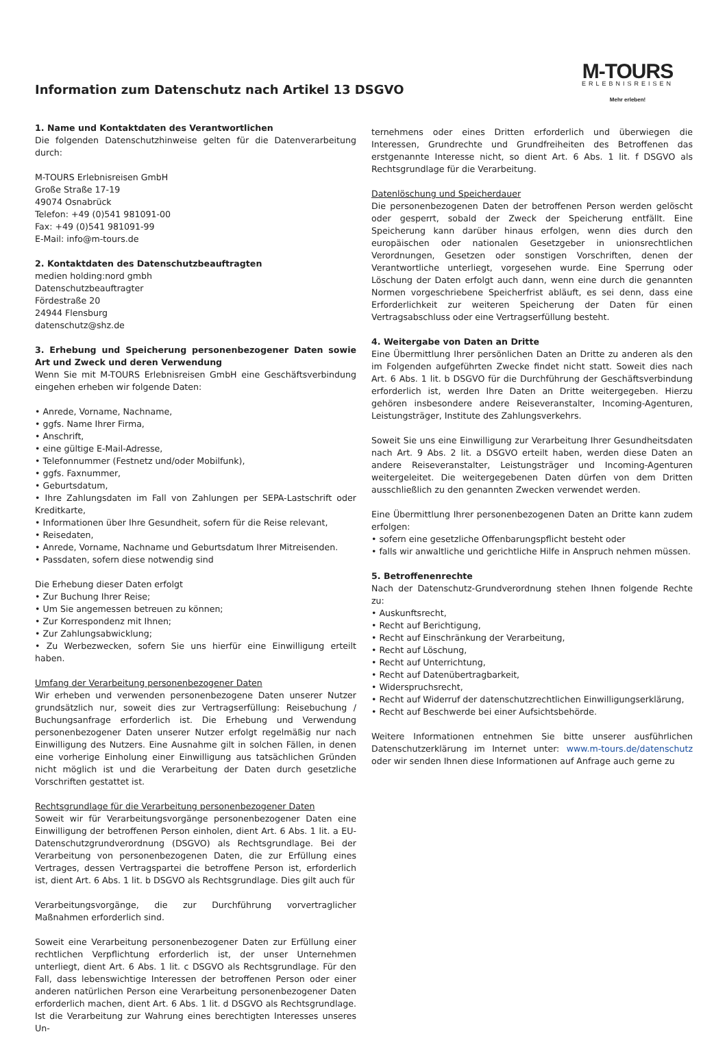M-TOURS
ERLEBNISREISEN
Mehr erleben!
Information zum Datenschutz nach Artikel 13 DSGVO
1. Name und Kontaktdaten des Verantwortlichen
Die folgenden Datenschutzhinweise gelten für die Datenverarbeitung durch:
M-TOURS Erlebnisreisen GmbH
Große Straße 17-19
49074 Osnabrück
Telefon: +49 (0)541 981091-00
Fax: +49 (0)541 981091-99
E-Mail: info@m-tours.de
2. Kontaktdaten des Datenschutzbeauftragten
medien holding:nord gmbh
Datenschutzbeauftragter
Fördestraße 20
24944 Flensburg
datenschutz@shz.de
3. Erhebung und Speicherung personenbezogener Daten sowie Art und Zweck und deren Verwendung
Wenn Sie mit M-TOURS Erlebnisreisen GmbH eine Geschäftsverbindung eingehen erheben wir folgende Daten:
• Anrede, Vorname, Nachname,
• ggfs. Name Ihrer Firma,
• Anschrift,
• eine gültige E-Mail-Adresse,
• Telefonnummer (Festnetz und/oder Mobilfunk),
• ggfs. Faxnummer,
• Geburtsdatum,
• Ihre Zahlungsdaten im Fall von Zahlungen per SEPA-Lastschrift oder Kreditkarte,
• Informationen über Ihre Gesundheit, sofern für die Reise relevant,
• Reisedaten,
• Anrede, Vorname, Nachname und Geburtsdatum Ihrer Mitreisenden.
• Passdaten, sofern diese notwendig sind
Die Erhebung dieser Daten erfolgt
• Zur Buchung Ihrer Reise;
• Um Sie angemessen betreuen zu können;
• Zur Korrespondenz mit Ihnen;
• Zur Zahlungsabwicklung;
• Zu Werbezwecken, sofern Sie uns hierfür eine Einwilligung erteilt haben.
Umfang der Verarbeitung personenbezogener Daten
Wir erheben und verwenden personenbezogene Daten unserer Nutzer grundsätzlich nur, soweit dies zur Vertragserfüllung: Reisebuchung / Buchungsanfrage erforderlich ist. Die Erhebung und Verwendung personenbezogener Daten unserer Nutzer erfolgt regelmäßig nur nach Einwilligung des Nutzers. Eine Ausnahme gilt in solchen Fällen, in denen eine vorherige Einholung einer Einwilligung aus tatsächlichen Gründen nicht möglich ist und die Verarbeitung der Daten durch gesetzliche Vorschriften gestattet ist.
Rechtsgrundlage für die Verarbeitung personenbezogener Daten
Soweit wir für Verarbeitungsvorgänge personenbezogener Daten eine Einwilligung der betroffenen Person einholen, dient Art. 6 Abs. 1 lit. a EU-Datenschutzgrundverordnung (DSGVO) als Rechtsgrundlage. Bei der Verarbeitung von personenbezogenen Daten, die zur Erfüllung eines Vertrages, dessen Vertragspartei die betroffene Person ist, erforderlich ist, dient Art. 6 Abs. 1 lit. b DSGVO als Rechtsgrundlage. Dies gilt auch für
Verarbeitungsvorgänge, die zur Durchführung vorvertraglicher Maßnahmen erforderlich sind.
Soweit eine Verarbeitung personenbezogener Daten zur Erfüllung einer rechtlichen Verpflichtung erforderlich ist, der unser Unternehmen unterliegt, dient Art. 6 Abs. 1 lit. c DSGVO als Rechtsgrundlage. Für den Fall, dass lebenswichtige Interessen der betroffenen Person oder einer anderen natürlichen Person eine Verarbeitung personenbezogener Daten erforderlich machen, dient Art. 6 Abs. 1 lit. d DSGVO als Rechtsgrundlage. Ist die Verarbeitung zur Wahrung eines berechtigten Interesses unseres Un-
ternehmens oder eines Dritten erforderlich und überwiegen die Interessen, Grundrechte und Grundfreiheiten des Betroffenen das erstgenannte Interesse nicht, so dient Art. 6 Abs. 1 lit. f DSGVO als Rechtsgrundlage für die Verarbeitung.
Datenlöschung und Speicherdauer
Die personenbezogenen Daten der betroffenen Person werden gelöscht oder gesperrt, sobald der Zweck der Speicherung entfällt. Eine Speicherung kann darüber hinaus erfolgen, wenn dies durch den europäischen oder nationalen Gesetzgeber in unionsrechtlichen Verordnungen, Gesetzen oder sonstigen Vorschriften, denen der Verantwortliche unterliegt, vorgesehen wurde. Eine Sperrung oder Löschung der Daten erfolgt auch dann, wenn eine durch die genannten Normen vorgeschriebene Speicherfrist abläuft, es sei denn, dass eine Erforderlichkeit zur weiteren Speicherung der Daten für einen Vertragsabschluss oder eine Vertragserfüllung besteht.
4. Weitergabe von Daten an Dritte
Eine Übermittlung Ihrer persönlichen Daten an Dritte zu anderen als den im Folgenden aufgeführten Zwecke findet nicht statt. Soweit dies nach Art. 6 Abs. 1 lit. b DSGVO für die Durchführung der Geschäftsverbindung erforderlich ist, werden Ihre Daten an Dritte weitergegeben. Hierzu gehören insbesondere andere Reiseveranstalter, Incoming-Agenturen, Leistungsträger, Institute des Zahlungsverkehrs.
Soweit Sie uns eine Einwilligung zur Verarbeitung Ihrer Gesundheitsdaten nach Art. 9 Abs. 2 lit. a DSGVO erteilt haben, werden diese Daten an andere Reiseveranstalter, Leistungsträger und Incoming-Agenturen weitergeleitet. Die weitergegebenen Daten dürfen von dem Dritten ausschließlich zu den genannten Zwecken verwendet werden.
Eine Übermittlung Ihrer personenbezogenen Daten an Dritte kann zudem erfolgen:
• sofern eine gesetzliche Offenbarungspflicht besteht oder
• falls wir anwaltliche und gerichtliche Hilfe in Anspruch nehmen müssen.
5. Betroffenenrechte
Nach der Datenschutz-Grundverordnung stehen Ihnen folgende Rechte zu:
• Auskunftsrecht,
• Recht auf Berichtigung,
• Recht auf Einschränkung der Verarbeitung,
• Recht auf Löschung,
• Recht auf Unterrichtung,
• Recht auf Datenübertragbarkeit,
• Widerspruchsrecht,
• Recht auf Widerruf der datenschutzrechtlichen Einwilligungserklärung,
• Recht auf Beschwerde bei einer Aufsichtsbehörde.
Weitere Informationen entnehmen Sie bitte unserer ausführlichen Datenschutzerklärung im Internet unter: www.m-tours.de/datenschutz oder wir senden Ihnen diese Informationen auf Anfrage auch gerne zu